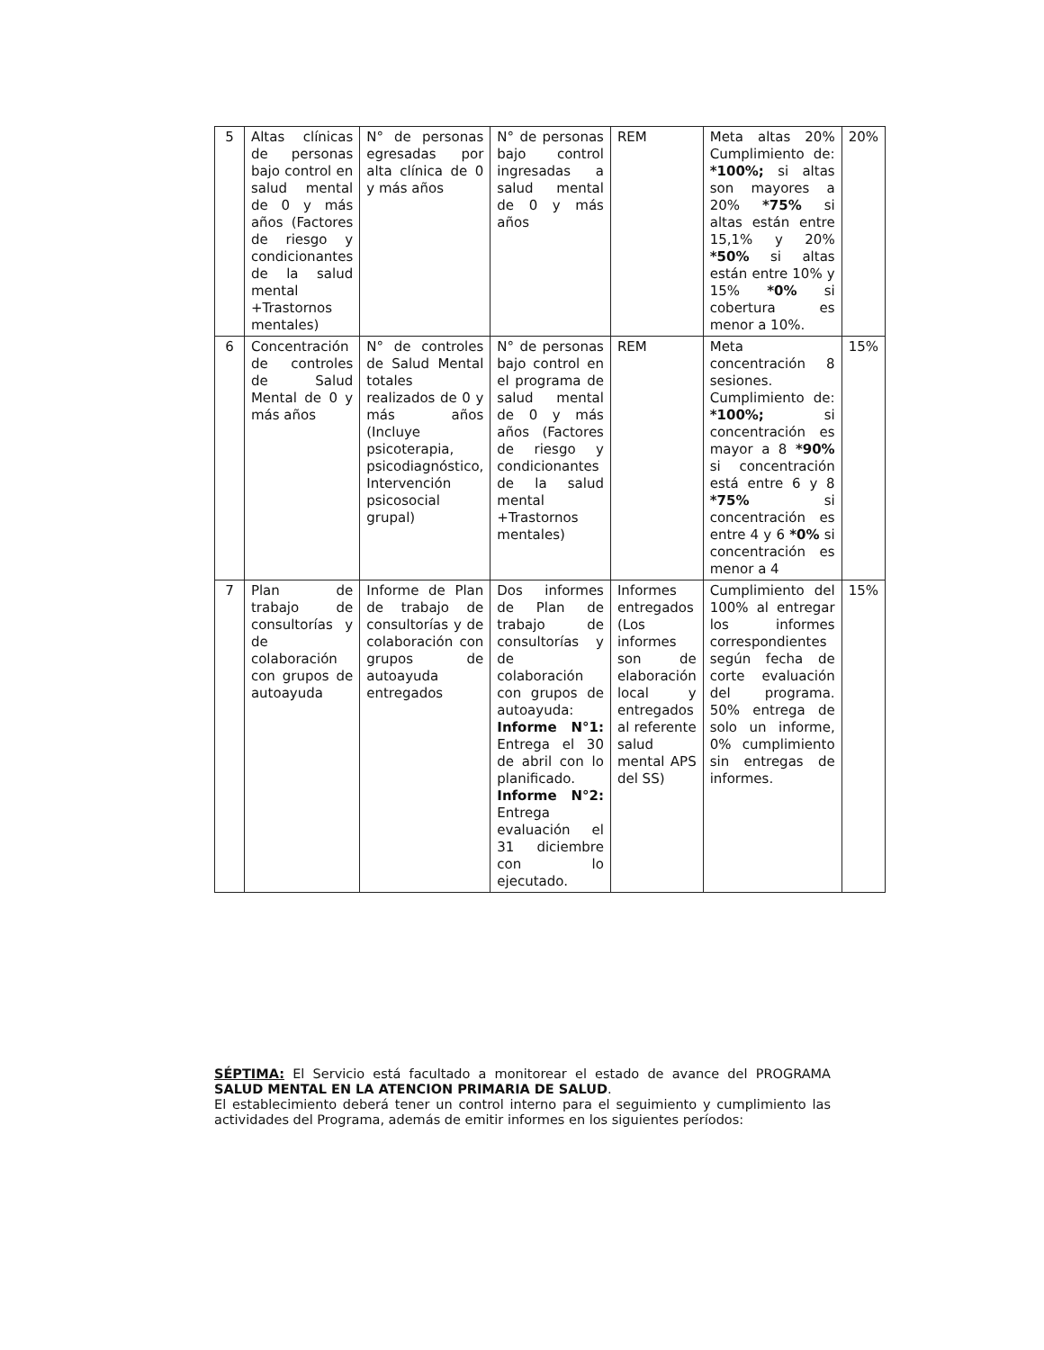| 5 | Altas clínicas de personas bajo control en salud mental de 0 y más años (Factores de riesgo y condicionantes de la salud mental +Trastornos mentales) | N° de personas egresadas por alta clínica de 0 y más años | N° de personas bajo control ingresadas a salud mental de 0 y más años | REM | Meta altas 20% Cumplimiento de: *100%; si altas son mayores a 20% *75% si altas están entre 15,1% y 20% *50% si altas están entre 10% y 15% *0% si cobertura es menor a 10%. | 20% |
| 6 | Concentración de controles de Salud Mental de 0 y más años | N° de controles de Salud Mental totales realizados de 0 y más años (Incluye psicoterapia, psicodiagnóstico, Intervención psicosocial grupal) | N° de personas bajo control en el programa de salud mental de 0 y más años (Factores de riesgo y condicionantes de la salud mental +Trastornos mentales) | REM | Meta concentración 8 sesiones. Cumplimiento de: *100%; si concentración es mayor a 8 *90% si concentración está entre 6 y 8 *75% si concentración es entre 4 y 6 *0% si concentración es menor a 4 | 15% |
| 7 | Plan de trabajo de consultorías y de colaboración con grupos de autoayuda | Informe de Plan de trabajo de consultorías y de colaboración con grupos de autoayuda entregados | Dos informes de Plan de trabajo de consultorías y de colaboración con grupos de autoayuda: Informe N°1: Entrega el 30 de abril con lo planificado. Informe N°2: Entrega evaluación el 31 diciembre con lo ejecutado. | Informes entregados (Los informes son de elaboración local y entregados al referente salud mental APS del SS) | Cumplimiento del 100% al entregar los informes correspondientes según fecha de corte evaluación del programa. 50% entrega de solo un informe, 0% cumplimiento sin entregas de informes. | 15% |
SÉPTIMA: El Servicio está facultado a monitorear el estado de avance del PROGRAMA SALUD MENTAL EN LA ATENCION PRIMARIA DE SALUD.
El establecimiento deberá tener un control interno para el seguimiento y cumplimiento las actividades del Programa, además de emitir informes en los siguientes períodos: